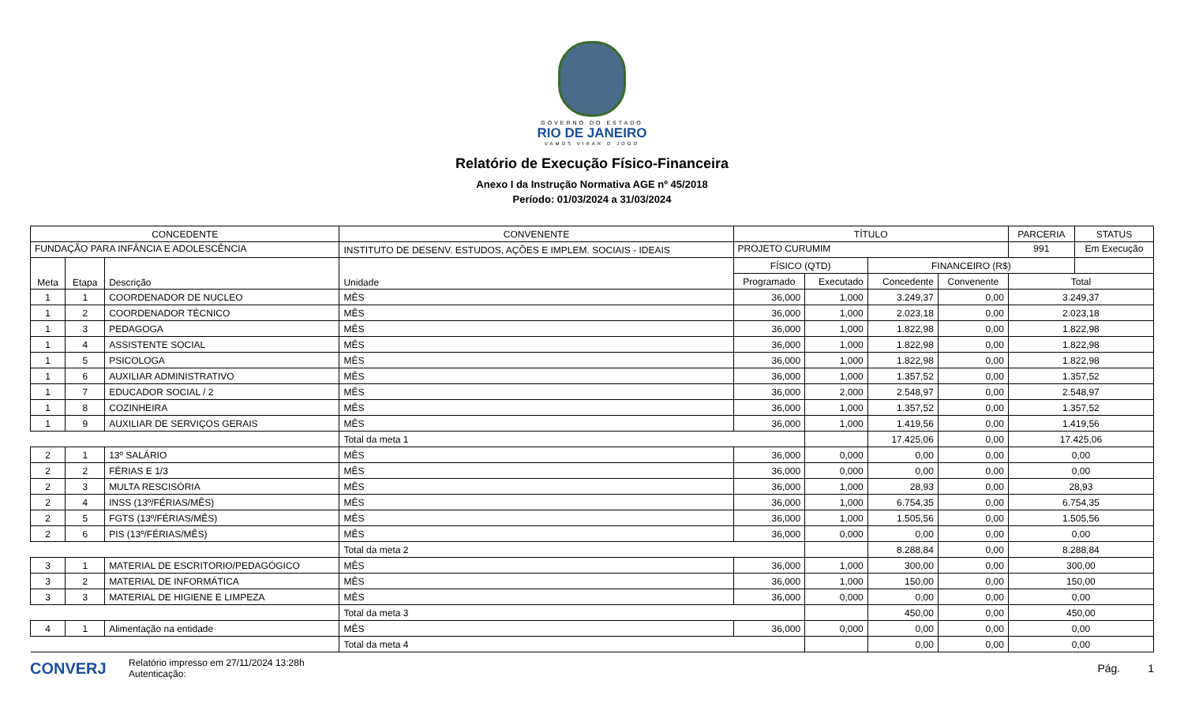GOVERNO DO ESTADO
RIO DE JANEIRO
VAMOS VIRAR O JOGO
Relatório de Execução Físico-Financeira
Anexo I da Instrução Normativa AGE nº 45/2018
Período: 01/03/2024 a 31/03/2024
| CONCEDENTE | | | CONVENENTE | TÍTULO | | | | PARCERIA | STATUS |
| --- | --- | --- | --- | --- | --- | --- | --- | --- | --- |
| FUNDAÇÃO PARA INFÂNCIA E ADOLESCÊNCIA | | | INSTITUTO DE DESENV. ESTUDOS, AÇÕES E IMPLEM. SOCIAIS - IDEAIS | PROJETO CURUMIM | | | | 991 | Em Execução |
| Meta | Etapa | Descrição | Unidade | FÍSICO (QTD) | | FINANCEIRO (R$) | | | |
| | | | | Programado | Executado | Concedente | Convenente | Total | |
| 1 | 1 | COORDENADOR DE NUCLEO | MÊS | 36,000 | 1,000 | 3.249,37 | 0,00 | 3.249,37 | |
| 1 | 2 | COORDENADOR TÉCNICO | MÊS | 36,000 | 1,000 | 2.023,18 | 0,00 | 2.023,18 | |
| 1 | 3 | PEDAGOGA | MÊS | 36,000 | 1,000 | 1.822,98 | 0,00 | 1.822,98 | |
| 1 | 4 | ASSISTENTE SOCIAL | MÊS | 36,000 | 1,000 | 1.822,98 | 0,00 | 1.822,98 | |
| 1 | 5 | PSICOLOGA | MÊS | 36,000 | 1,000 | 1.822,98 | 0,00 | 1.822,98 | |
| 1 | 6 | AUXILIAR ADMINISTRATIVO | MÊS | 36,000 | 1,000 | 1.357,52 | 0,00 | 1.357,52 | |
| 1 | 7 | EDUCADOR SOCIAL / 2 | MÊS | 36,000 | 2,000 | 2.548,97 | 0,00 | 2.548,97 | |
| 1 | 8 | COZINHEIRA | MÊS | 36,000 | 1,000 | 1.357,52 | 0,00 | 1.357,52 | |
| 1 | 9 | AUXILIAR DE SERVIÇOS GERAIS | MÊS | 36,000 | 1,000 | 1.419,56 | 0,00 | 1.419,56 | |
| | | | Total da meta 1 | | | 17.425,06 | 0,00 | 17.425,06 | |
| 2 | 1 | 13º SALÁRIO | MÊS | 36,000 | 0,000 | 0,00 | 0,00 | 0,00 | |
| 2 | 2 | FÉRIAS E 1/3 | MÊS | 36,000 | 0,000 | 0,00 | 0,00 | 0,00 | |
| 2 | 3 | MULTA RESCISÓRIA | MÊS | 36,000 | 1,000 | 28,93 | 0,00 | 28,93 | |
| 2 | 4 | INSS (13º/FÉRIAS/MÊS) | MÊS | 36,000 | 1,000 | 6.754,35 | 0,00 | 6.754,35 | |
| 2 | 5 | FGTS (13º/FÉRIAS/MÊS) | MÊS | 36,000 | 1,000 | 1.505,56 | 0,00 | 1.505,56 | |
| 2 | 6 | PIS (13º/FÉRIAS/MÊS) | MÊS | 36,000 | 0,000 | 0,00 | 0,00 | 0,00 | |
| | | | Total da meta 2 | | | 8.288,84 | 0,00 | 8.288,84 | |
| 3 | 1 | MATERIAL DE ESCRITORIO/PEDAGÓGICO | MÊS | 36,000 | 1,000 | 300,00 | 0,00 | 300,00 | |
| 3 | 2 | MATERIAL DE INFORMÁTICA | MÊS | 36,000 | 1,000 | 150,00 | 0,00 | 150,00 | |
| 3 | 3 | MATERIAL DE HIGIENE E LIMPEZA | MÊS | 36,000 | 0,000 | 0,00 | 0,00 | 0,00 | |
| | | | Total da meta 3 | | | 450,00 | 0,00 | 450,00 | |
| 4 | 1 | Alimentação na entidade | MÊS | 36,000 | 0,000 | 0,00 | 0,00 | 0,00 | |
| | | | Total da meta 4 | | | 0,00 | 0,00 | 0,00 | |
CONVERJ
Relatório impresso em 27/11/2024 13:28h
Autenticação:
Pág. 1